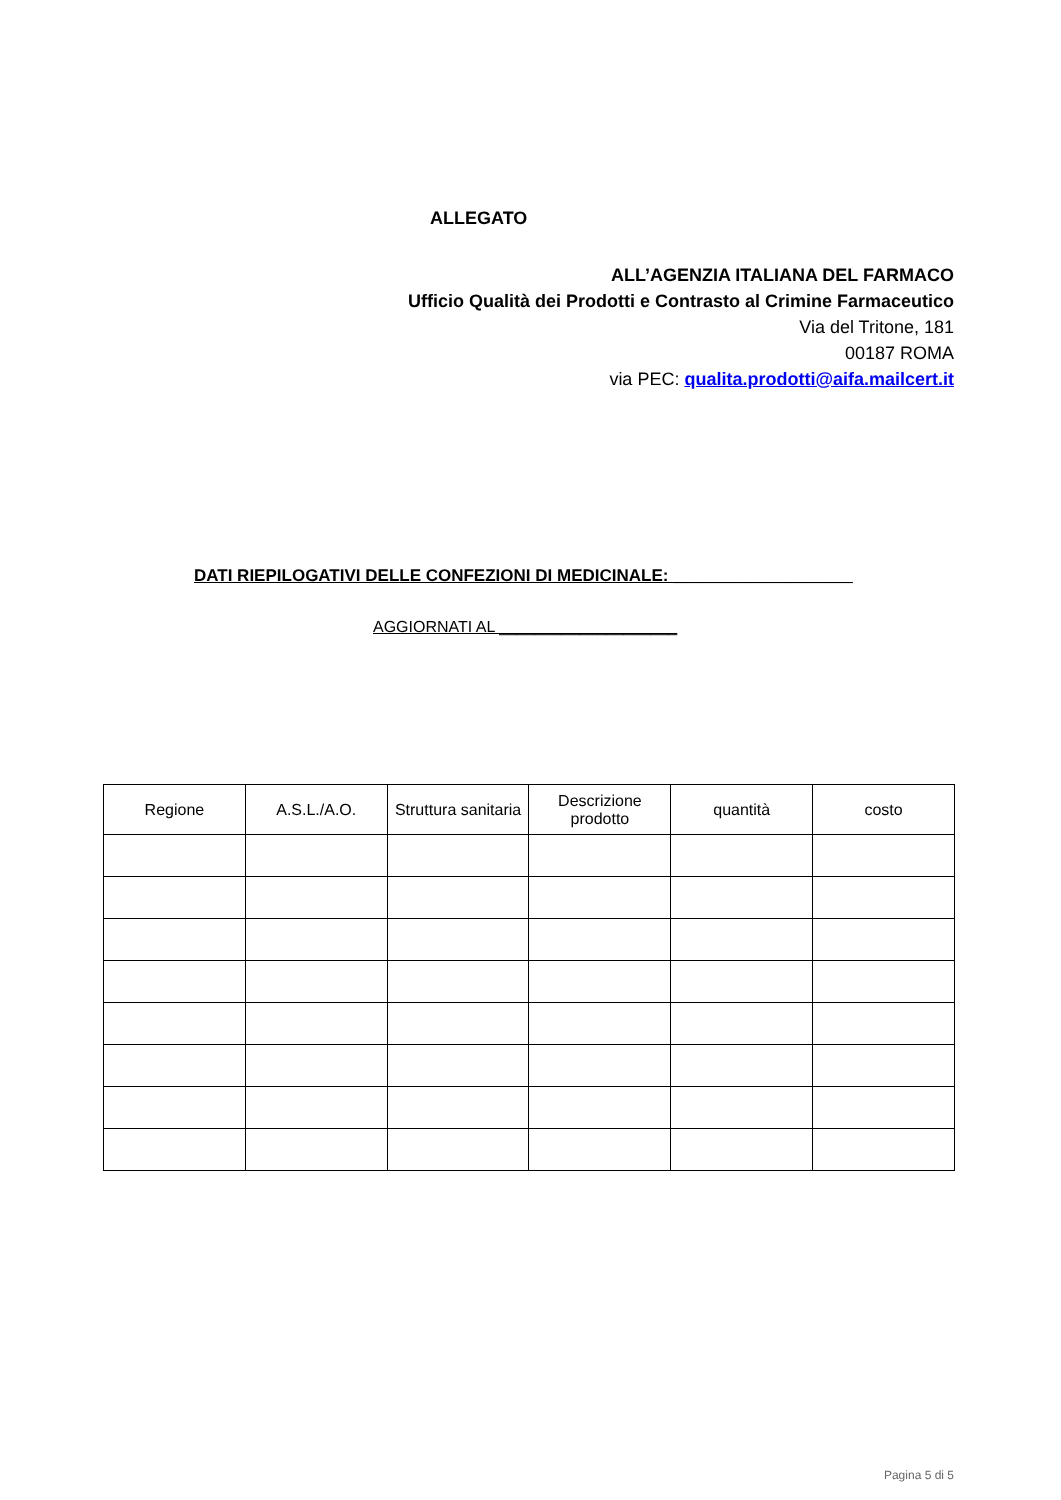ALLEGATO
ALL’AGENZIA ITALIANA DEL FARMACO
Ufficio Qualità dei Prodotti e Contrasto al Crimine Farmaceutico
Via del Tritone, 181
00187 ROMA
via PEC: qualita.prodotti@aifa.mailcert.it
DATI RIEPILOGATIVI DELLE CONFEZIONI DI MEDICINALE: ___________________
AGGIORNATI AL ____________________
| Regione | A.S.L./A.O. | Struttura sanitaria | Descrizione prodotto | quantità | costo |
| --- | --- | --- | --- | --- | --- |
Pagina 5 di 5